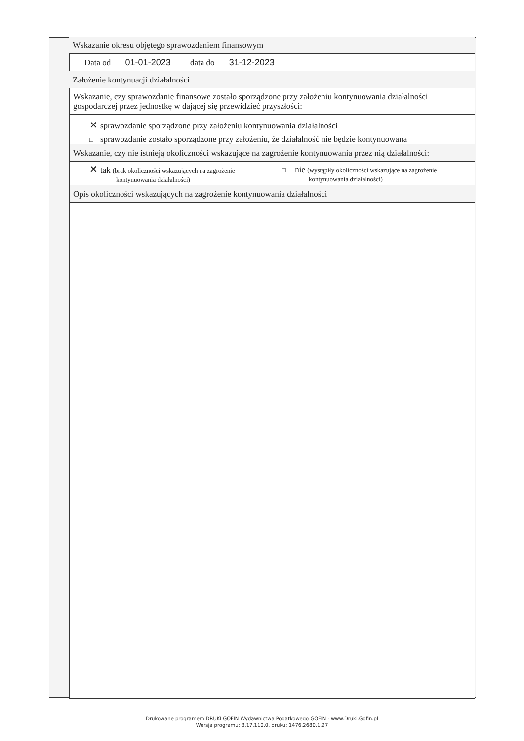Wskazanie okresu objętego sprawozdaniem finansowym
Data od 01-01-2023 data do 31-12-2023
Założenie kontynuacji działalności
Wskazanie, czy sprawozdanie finansowe zostało sporządzone przy założeniu kontynuowania działalności gospodarczej przez jednostkę w dającej się przewidzieć przyszłości:
✕ sprawozdanie sporządzone przy założeniu kontynuowania działalności
□ sprawozdanie zostało sporządzone przy założeniu, że działalność nie będzie kontynuowana
Wskazanie, czy nie istnieją okoliczności wskazujące na zagrożenie kontynuowania przez nią działalności:
✕ tak (brak okoliczności wskazujących na zagrożenie
kontynuowania działalności)
□ nie (wystąpiły okoliczności wskazujące na zagrożenie
kontynuowania działalności)
Opis okoliczności wskazujących na zagrożenie kontynuowania działalności
Drukowane programem DRUKI GOFIN Wydawnictwa Podatkowego GOFIN - www.Druki.Gofin.pl
Wersja programu: 3.17.110.0, druku: 1476.2680.1.27